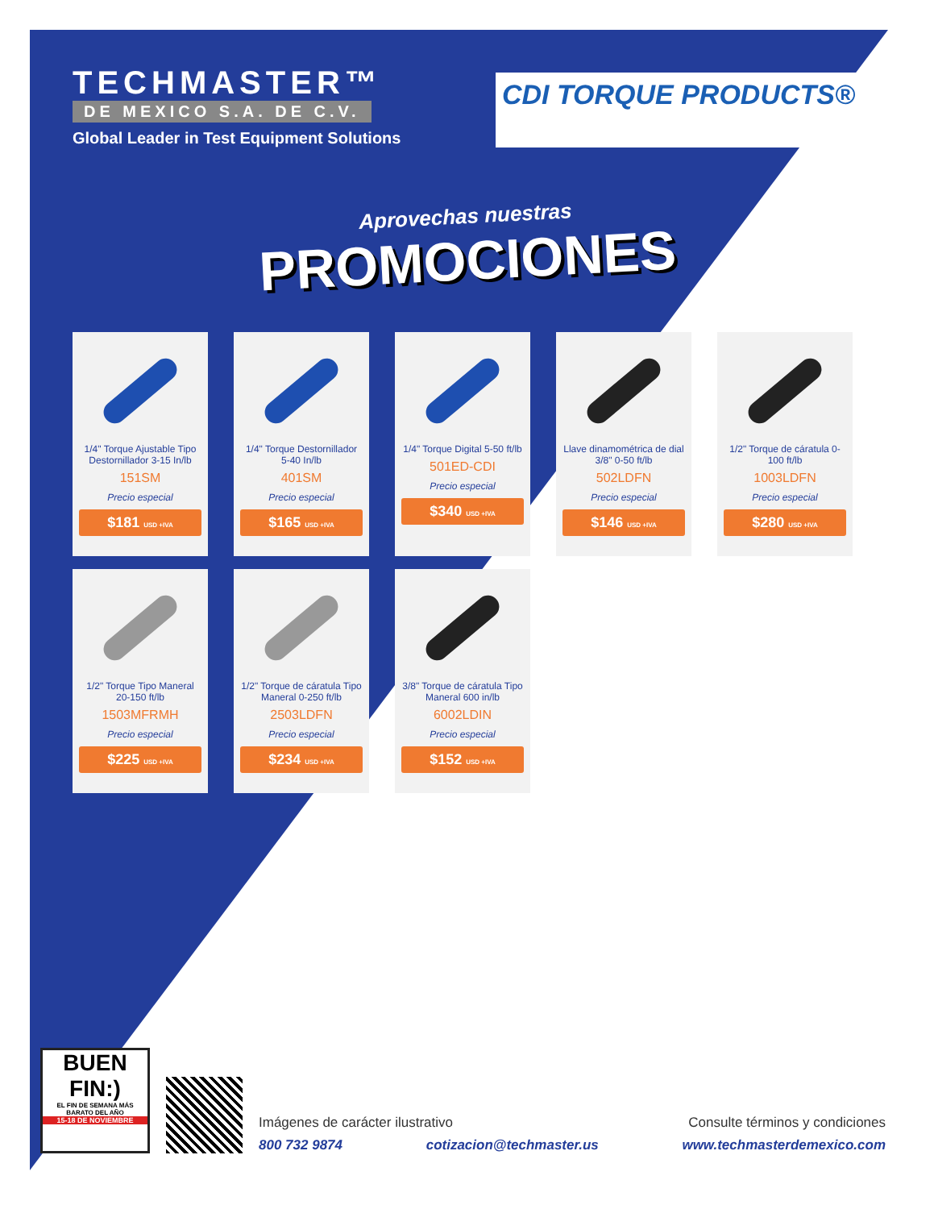TECHMASTER™
DE MEXICO S.A. DE C.V.
Global Leader in Test Equipment Solutions
CDI TORQUE PRODUCTS®
Aprovechas nuestras
PROMOCIONES
1/4" Torque Ajustable Tipo Destornillador 3-15 In/lb
151SM
Precio especial
$181 USD +IVA
1/4" Torque Destornillador 5-40 In/lb
401SM
Precio especial
$165 USD +IVA
1/4" Torque Digital 5-50 ft/lb
501ED-CDI
Precio especial
$340 USD +IVA
Llave dinamométrica de dial 3/8" 0-50 ft/lb
502LDFN
Precio especial
$146 USD +IVA
1/2" Torque de cáratula 0-100 ft/lb
1003LDFN
Precio especial
$280 USD +IVA
1/2" Torque Tipo Maneral 20-150 ft/lb
1503MFRMH
Precio especial
$225 USD +IVA
1/2" Torque de cáratula Tipo Maneral 0-250 ft/lb
2503LDFN
Precio especial
$234 USD +IVA
3/8" Torque de cáratula Tipo Maneral 600 in/lb
6002LDIN
Precio especial
$152 USD +IVA
BUEN FIN:)
EL FIN DE SEMANA MÁS BARATO DEL AÑO
15-18 DE NOVIEMBRE
Imágenes de carácter ilustrativo Consulte términos y condiciones
800 732 9874 cotizacion@techmaster.us www.techmasterdemexico.com